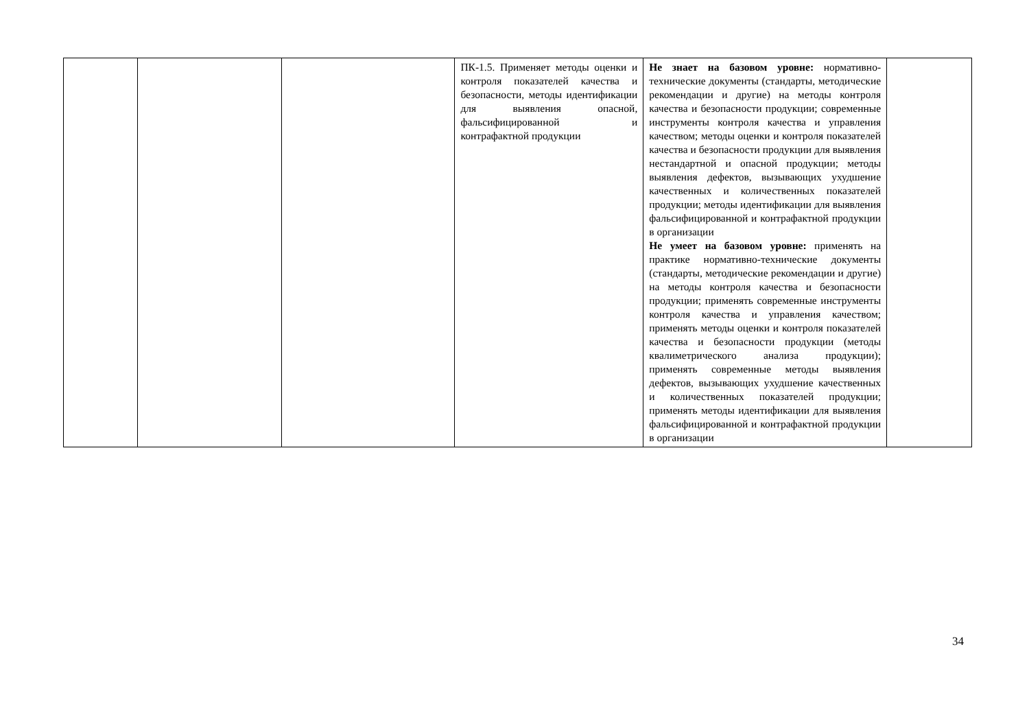| | | | ПК-1.5. Применяет методы оценки и контроля показателей качества и безопасности, методы идентификации для выявления опасной, фальсифицированной и контрафактной продукции | Не знает на базовом уровне: нормативно-технические документы (стандарты, методические рекомендации и другие) на методы контроля качества и безопасности продукции; современные инструменты контроля качества и управления качеством; методы оценки и контроля показателей качества и безопасности продукции для выявления нестандартной и опасной продукции; методы выявления дефектов, вызывающих ухудшение качественных и количественных показателей продукции; методы идентификации для выявления фальсифицированной и контрафактной продукции в организации Не умеет на базовом уровне: применять на практике нормативно-технические документы (стандарты, методические рекомендации и другие) на методы контроля качества и безопасности продукции; применять современные инструменты контроля качества и управления качеством; применять методы оценки и контроля показателей качества и безопасности продукции (методы квалиметрического анализа продукции); применять современные методы выявления дефектов, вызывающих ухудшение качественных и количественных показателей продукции; применять методы идентификации для выявления фальсифицированной и контрафактной продукции в организации | |
34